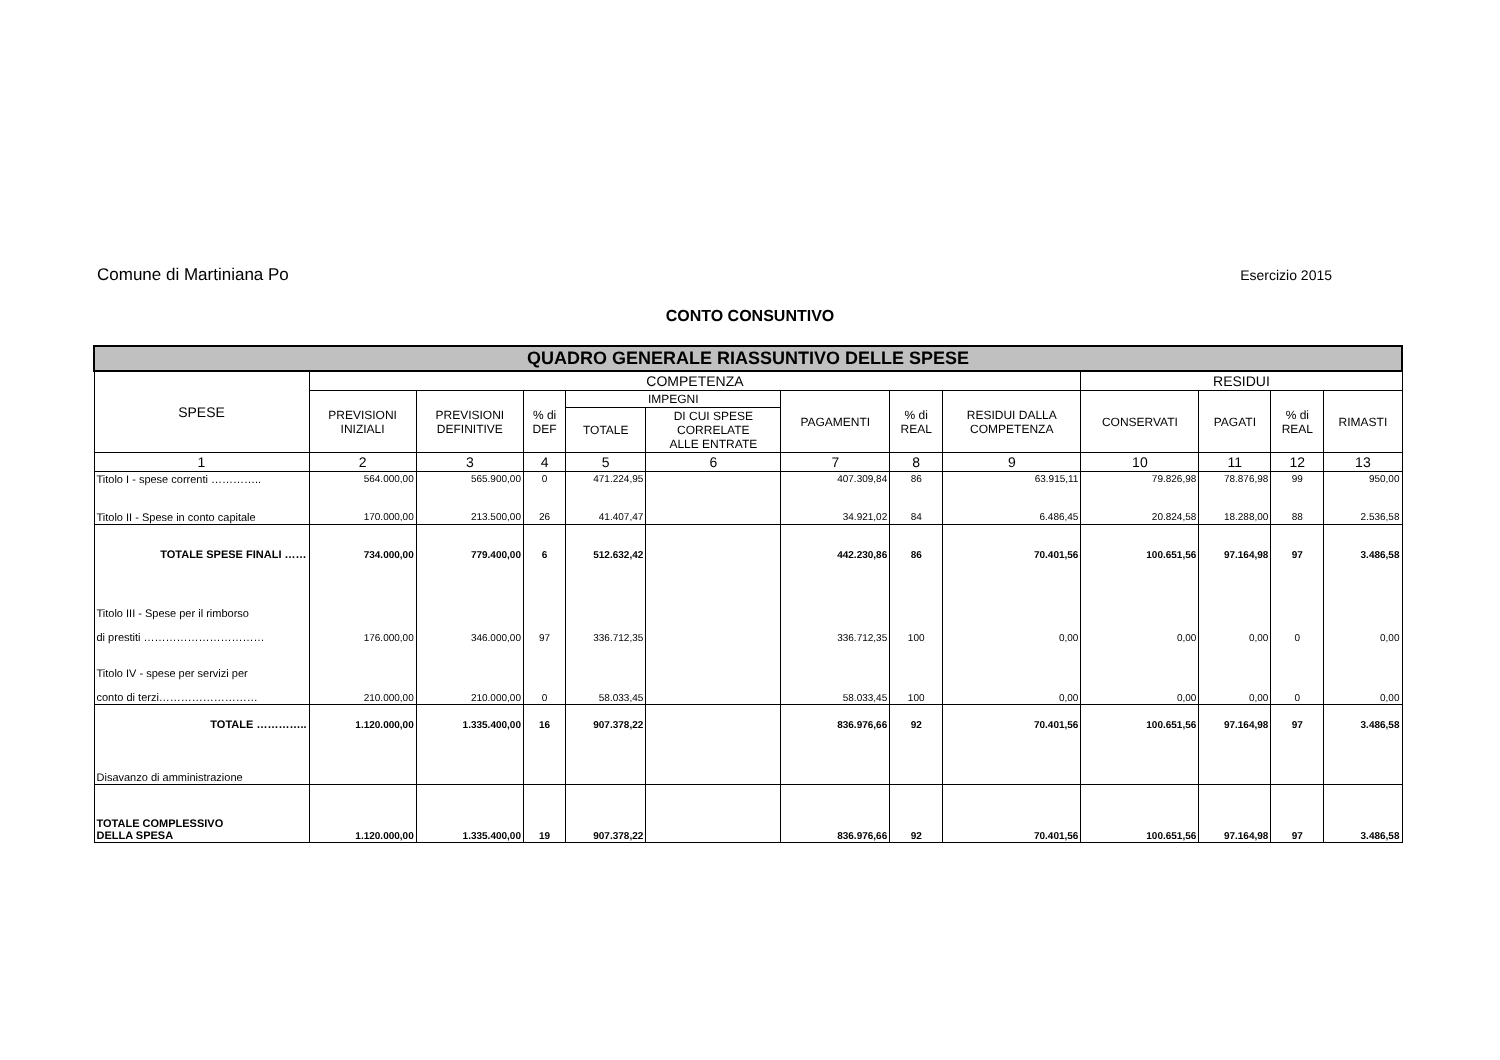Comune di Martiniana Po Esercizio 2015
CONTO CONSUNTIVO
| QUADRO GENERALE RIASSUNTIVO DELLE SPESE | | | | | | | | | | | | |
| --- | --- | --- | --- | --- | --- | --- | --- | --- | --- | --- | --- | --- |
| SPESE | COMPETENZA | | | | | | | | RESIDUI | | | |
| | PREVISIONI INIZIALI | PREVISIONI DEFINITIVE | % di DEF | IMPEGNI | | PAGAMENTI | % di REAL | RESIDUI DALLA COMPETENZA | CONSERVATI | PAGATI | % di REAL | RIMASTI |
| | | | | TOTALE | DI CUI SPESE CORRELATE ALLE ENTRATE | | | | | | | |
| 1 | 2 | 3 | 4 | 5 | 6 | 7 | 8 | 9 | 10 | 11 | 12 | 13 |
| Titolo I - spese correnti ………….. | 564.000,00 | 565.900,00 | 0 | 471.224,95 | | 407.309,84 | 86 | 63.915,11 | 79.826,98 | 78.876,98 | 99 | 950,00 |
| Titolo II - Spese in conto capitale | 170.000,00 | 213.500,00 | 26 | 41.407,47 | | 34.921,02 | 84 | 6.486,45 | 20.824,58 | 18.288,00 | 88 | 2.536,58 |
| TOTALE SPESE FINALI …… | 734.000,00 | 779.400,00 | 6 | 512.632,42 | | 442.230,86 | 86 | 70.401,56 | 100.651,56 | 97.164,98 | 97 | 3.486,58 |
| Titolo III - Spese per il rimborso di prestiti …………………………… | 176.000,00 | 346.000,00 | 97 | 336.712,35 | | 336.712,35 | 100 | 0,00 | 0,00 | 0,00 | 0 | 0,00 |
| Titolo IV - spese per servizi per conto di terzi……………………… | 210.000,00 | 210.000,00 | 0 | 58.033,45 | | 58.033,45 | 100 | 0,00 | 0,00 | 0,00 | 0 | 0,00 |
| TOTALE ………….. | 1.120.000,00 | 1.335.400,00 | 16 | 907.378,22 | | 836.976,66 | 92 | 70.401,56 | 100.651,56 | 97.164,98 | 97 | 3.486,58 |
| Disavanzo di amministrazione | | | | | | | | | | | | |
| TOTALE COMPLESSIVO DELLA SPESA | 1.120.000,00 | 1.335.400,00 | 19 | 907.378,22 | | 836.976,66 | 92 | 70.401,56 | 100.651,56 | 97.164,98 | 97 | 3.486,58 |